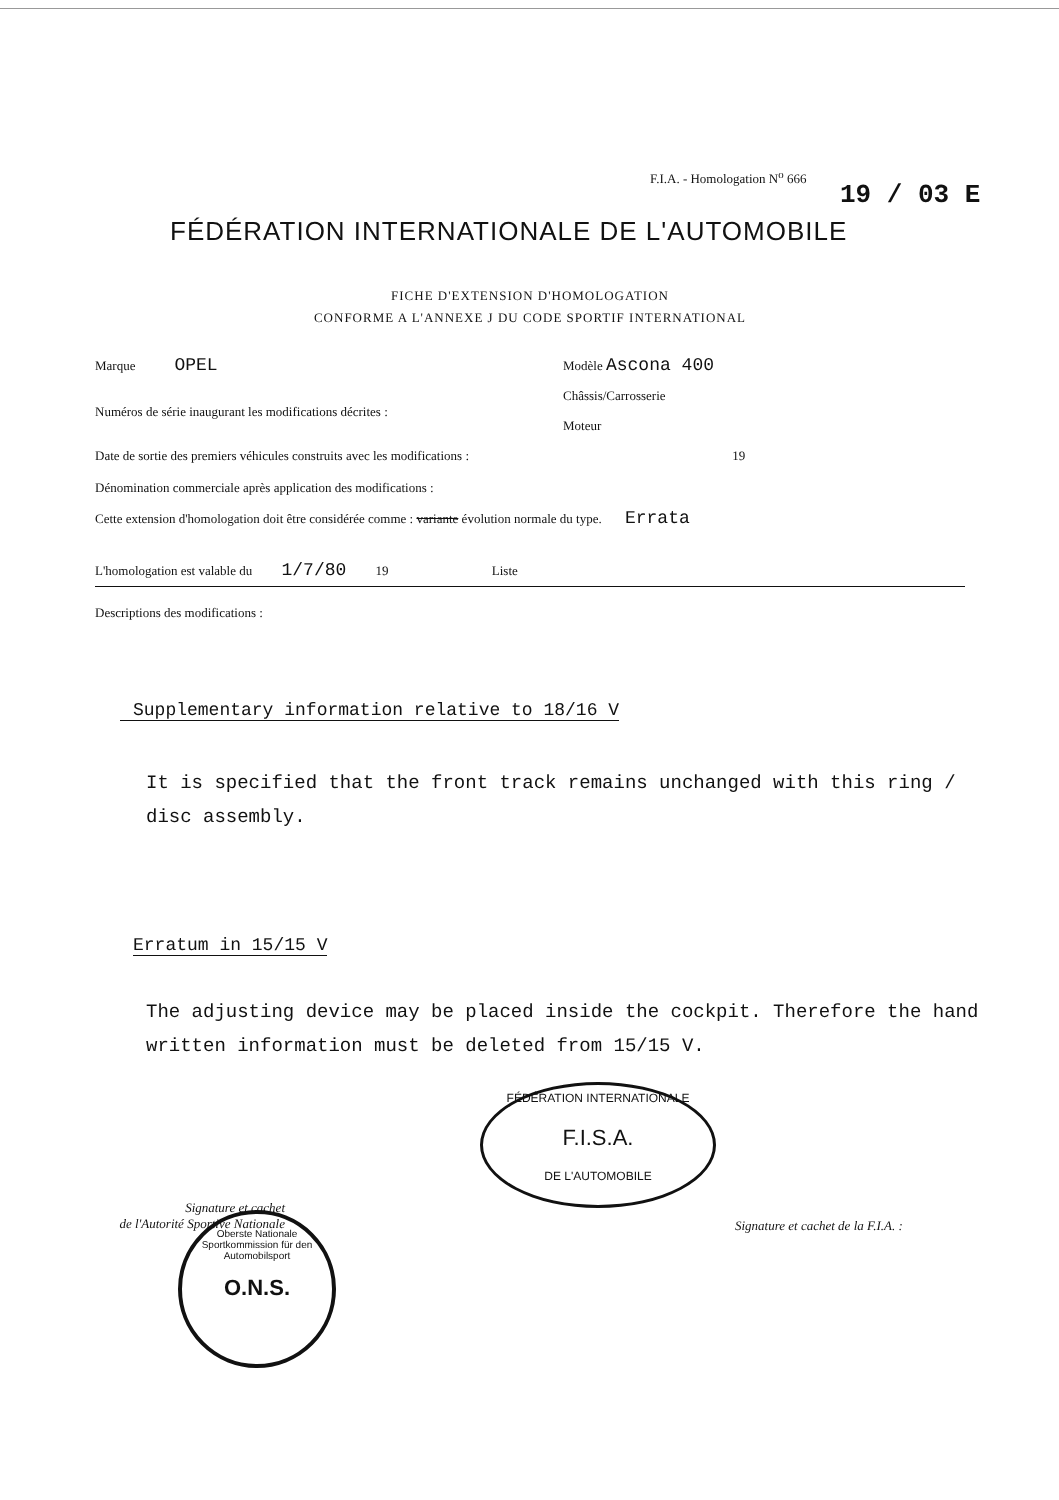F.I.A. - Homologation N<sup>o</sup> 666
19 / 03 E
FÉDÉRATION INTERNATIONALE DE L'AUTOMOBILE
FICHE D'EXTENSION D'HOMOLOGATION
CONFORME A L'ANNEXE J DU CODE SPORTIF INTERNATIONAL
Marque OPEL Modèle Ascona 400
Châssis/Carrosserie
Numéros de série inaugurant les modifications décrites :
Moteur
Date de sortie des premiers véhicules construits avec les modifications : 19
Dénomination commerciale après application des modifications :
Cette extension d'homologation doit être considérée comme : variante évolution normale du type. Errata
L'homologation est valable du 1/7/80 19 Liste
Descriptions des modifications :
Supplementary information relative to 18/16 V
It is specified that the front track remains unchanged with this ring / disc assembly.
Erratum in 15/15 V
The adjusting device may be placed inside the cockpit. Therefore the hand written information must be deleted from 15/15 V.
FÉDÉRATION INTERNATIONALE
F.I.S.A.
DE L'AUTOMOBILE
Signature et cachet
de l'Autorité Sportive Nationale
Oberste Nationale Sportkommission für den Automobilsport
O.N.S.
Signature et cachet de la F.I.A. :